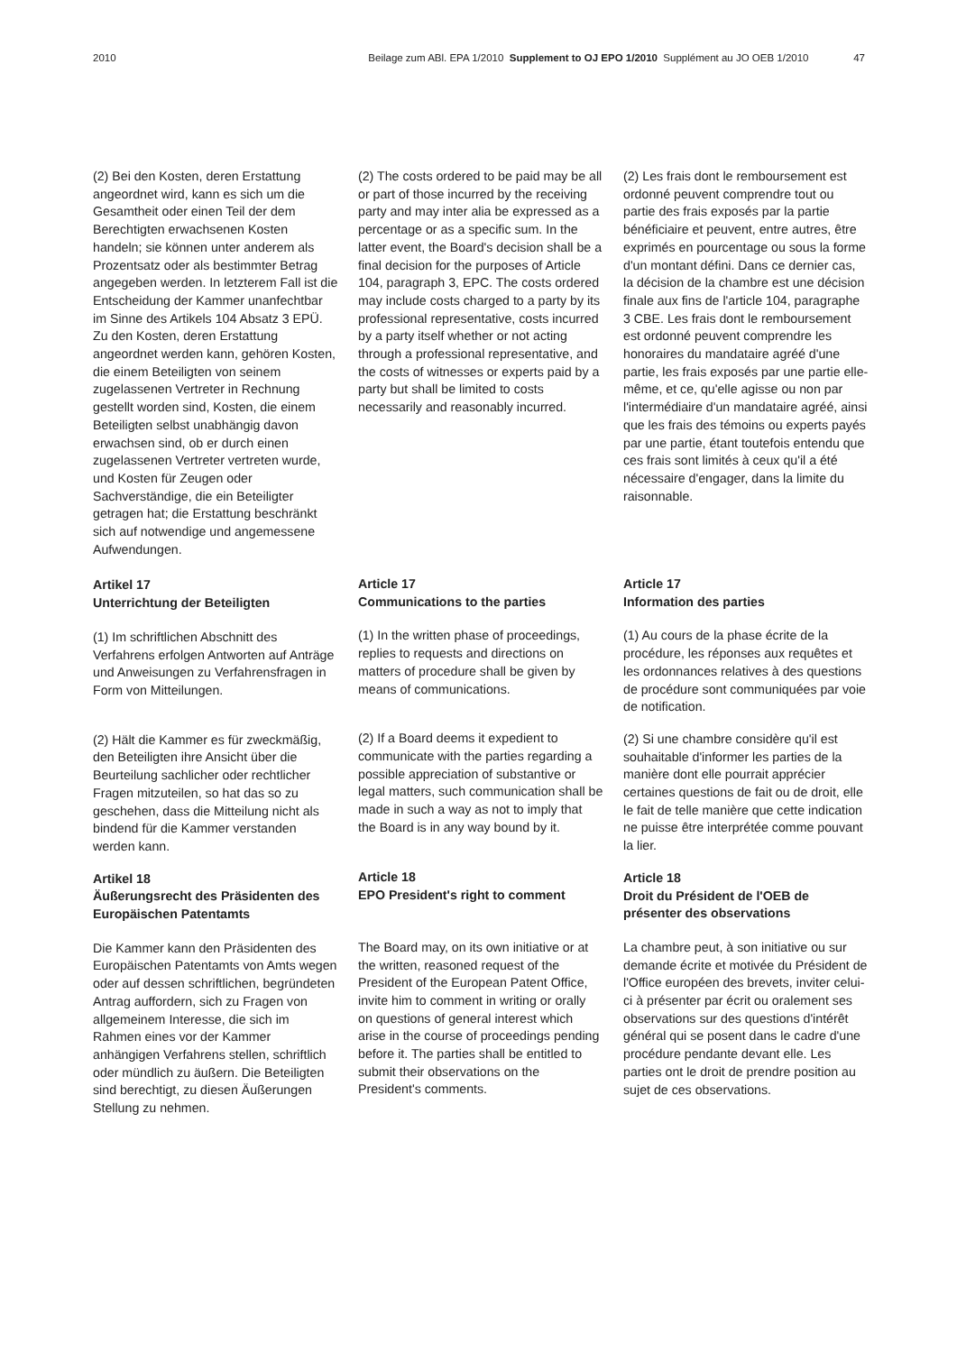2010 Beilage zum ABl. EPA 1/2010 Supplement to OJ EPO 1/2010 Supplément au JO OEB 1/2010 47
(2) Bei den Kosten, deren Erstattung angeordnet wird, kann es sich um die Gesamtheit oder einen Teil der dem Berechtigten erwachsenen Kosten handeln; sie können unter anderem als Prozentsatz oder als bestimmter Betrag angegeben werden. In letzterem Fall ist die Entscheidung der Kammer unanfechtbar im Sinne des Artikels 104 Absatz 3 EPÜ. Zu den Kosten, deren Erstattung angeordnet werden kann, gehören Kosten, die einem Beteiligten von seinem zugelassenen Vertreter in Rechnung gestellt worden sind, Kosten, die einem Beteiligten selbst unabhängig davon erwachsen sind, ob er durch einen zugelassenen Vertreter vertreten wurde, und Kosten für Zeugen oder Sachverständige, die ein Beteiligter getragen hat; die Erstattung beschränkt sich auf notwendige und angemessene Aufwendungen.
Artikel 17
Unterrichtung der Beteiligten
(1) Im schriftlichen Abschnitt des Verfahrens erfolgen Antworten auf Anträge und Anweisungen zu Verfahrensfragen in Form von Mitteilungen.
(2) Hält die Kammer es für zweckmäßig, den Beteiligten ihre Ansicht über die Beurteilung sachlicher oder rechtlicher Fragen mitzuteilen, so hat das so zu geschehen, dass die Mitteilung nicht als bindend für die Kammer verstanden werden kann.
Artikel 18
Äußerungsrecht des Präsidenten des Europäischen Patentamts
Die Kammer kann den Präsidenten des Europäischen Patentamts von Amts wegen oder auf dessen schriftlichen, begründeten Antrag auffordern, sich zu Fragen von allgemeinem Interesse, die sich im Rahmen eines vor der Kammer anhängigen Verfahrens stellen, schriftlich oder mündlich zu äußern. Die Beteiligten sind berechtigt, zu diesen Äußerungen Stellung zu nehmen.
(2) The costs ordered to be paid may be all or part of those incurred by the receiving party and may inter alia be expressed as a percentage or as a specific sum. In the latter event, the Board's decision shall be a final decision for the purposes of Article 104, paragraph 3, EPC. The costs ordered may include costs charged to a party by its professional representative, costs incurred by a party itself whether or not acting through a professional representative, and the costs of witnesses or experts paid by a party but shall be limited to costs necessarily and reasonably incurred.
Article 17
Communications to the parties
(1) In the written phase of proceedings, replies to requests and directions on matters of procedure shall be given by means of communications.
(2) If a Board deems it expedient to communicate with the parties regarding a possible appreciation of substantive or legal matters, such communication shall be made in such a way as not to imply that the Board is in any way bound by it.
Article 18
EPO President's right to comment
The Board may, on its own initiative or at the written, reasoned request of the President of the European Patent Office, invite him to comment in writing or orally on questions of general interest which arise in the course of proceedings pending before it. The parties shall be entitled to submit their observations on the President's comments.
(2) Les frais dont le remboursement est ordonné peuvent comprendre tout ou partie des frais exposés par la partie bénéficiaire et peuvent, entre autres, être exprimés en pourcentage ou sous la forme d'un montant défini. Dans ce dernier cas, la décision de la chambre est une décision finale aux fins de l'article 104, paragraphe 3 CBE. Les frais dont le remboursement est ordonné peuvent comprendre les honoraires du mandataire agréé d'une partie, les frais exposés par une partie elle-même, et ce, qu'elle agisse ou non par l'intermédiaire d'un mandataire agréé, ainsi que les frais des témoins ou experts payés par une partie, étant toutefois entendu que ces frais sont limités à ceux qu'il a été nécessaire d'engager, dans la limite du raisonnable.
Article 17
Information des parties
(1) Au cours de la phase écrite de la procédure, les réponses aux requêtes et les ordonnances relatives à des questions de procédure sont communiquées par voie de notification.
(2) Si une chambre considère qu'il est souhaitable d'informer les parties de la manière dont elle pourrait apprécier certaines questions de fait ou de droit, elle le fait de telle manière que cette indication ne puisse être interprétée comme pouvant la lier.
Article 18
Droit du Président de l'OEB de présenter des observations
La chambre peut, à son initiative ou sur demande écrite et motivée du Président de l'Office européen des brevets, inviter celui-ci à présenter par écrit ou oralement ses observations sur des questions d'intérêt général qui se posent dans le cadre d'une procédure pendante devant elle. Les parties ont le droit de prendre position au sujet de ces observations.